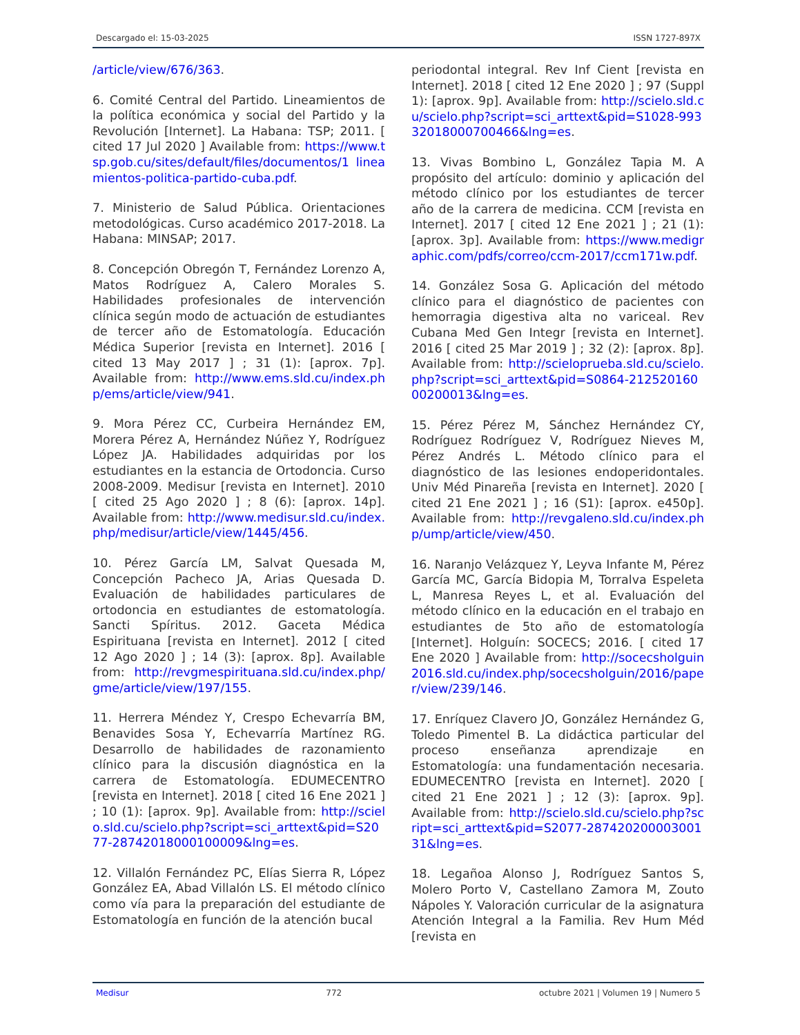Descargado el: 15-03-2025 ISSN 1727-897X
/article/view/676/363.
6. Comité Central del Partido. Lineamientos de la política económica y social del Partido y la Revolución [Internet]. La Habana: TSP; 2011. [ cited 17 Jul 2020 ] Available from: https://www.tsp.gob.cu/sites/default/files/documentos/1 lineamientos-politica-partido-cuba.pdf.
7. Ministerio de Salud Pública. Orientaciones metodológicas. Curso académico 2017-2018. La Habana: MINSAP; 2017.
8. Concepción Obregón T, Fernández Lorenzo A, Matos Rodríguez A, Calero Morales S. Habilidades profesionales de intervención clínica según modo de actuación de estudiantes de tercer año de Estomatología. Educación Médica Superior [revista en Internet]. 2016 [ cited 13 May 2017 ] ; 31 (1): [aprox. 7p]. Available from: http://www.ems.sld.cu/index.php/ems/article/view/941.
9. Mora Pérez CC, Curbeira Hernández EM, Morera Pérez A, Hernández Núñez Y, Rodríguez López JA. Habilidades adquiridas por los estudiantes en la estancia de Ortodoncia. Curso 2008-2009. Medisur [revista en Internet]. 2010 [ cited 25 Ago 2020 ] ; 8 (6): [aprox. 14p]. Available from: http://www.medisur.sld.cu/index.php/medisur/article/view/1445/456.
10. Pérez García LM, Salvat Quesada M, Concepción Pacheco JA, Arias Quesada D. Evaluación de habilidades particulares de ortodoncia en estudiantes de estomatología. Sancti Spíritus. 2012. Gaceta Médica Espirituana [revista en Internet]. 2012 [ cited 12 Ago 2020 ] ; 14 (3): [aprox. 8p]. Available from: http://revgmespirituana.sld.cu/index.php/gme/article/view/197/155.
11. Herrera Méndez Y, Crespo Echevarría BM, Benavides Sosa Y, Echevarría Martínez RG. Desarrollo de habilidades de razonamiento clínico para la discusión diagnóstica en la carrera de Estomatología. EDUMECENTRO [revista en Internet]. 2018 [ cited 16 Ene 2021 ] ; 10 (1): [aprox. 9p]. Available from: http://scielo.sld.cu/scielo.php?script=sci_arttext&pid=S2077-28742018000100009&lng=es.
12. Villalón Fernández PC, Elías Sierra R, López González EA, Abad Villalón LS. El método clínico como vía para la preparación del estudiante de Estomatología en función de la atención bucal
periodontal integral. Rev Inf Cient [revista en Internet]. 2018 [ cited 12 Ene 2020 ] ; 97 (Suppl 1): [aprox. 9p]. Available from: http://scielo.sld.cu/scielo.php?script=sci_arttext&pid=S1028-99332018000700466&lng=es.
13. Vivas Bombino L, González Tapia M. A propósito del artículo: dominio y aplicación del método clínico por los estudiantes de tercer año de la carrera de medicina. CCM [revista en Internet]. 2017 [ cited 12 Ene 2021 ] ; 21 (1): [aprox. 3p]. Available from: https://www.medigraphic.com/pdfs/correo/ccm-2017/ccm171w.pdf.
14. González Sosa G. Aplicación del método clínico para el diagnóstico de pacientes con hemorragia digestiva alta no variceal. Rev Cubana Med Gen Integr [revista en Internet]. 2016 [ cited 25 Mar 2019 ] ; 32 (2): [aprox. 8p]. Available from: http://scieloprueba.sld.cu/scielo.php?script=sci_arttext&pid=S0864-21252016000200013&lng=es.
15. Pérez Pérez M, Sánchez Hernández CY, Rodríguez Rodríguez V, Rodríguez Nieves M, Pérez Andrés L. Método clínico para el diagnóstico de las lesiones endoperidontales. Univ Méd Pinareña [revista en Internet]. 2020 [ cited 21 Ene 2021 ] ; 16 (S1): [aprox. e450p]. Available from: http://revgaleno.sld.cu/index.php/ump/article/view/450.
16. Naranjo Velázquez Y, Leyva Infante M, Pérez García MC, García Bidopia M, Torralva Espeleta L, Manresa Reyes L, et al. Evaluación del método clínico en la educación en el trabajo en estudiantes de 5to año de estomatología [Internet]. Holguín: SOCECS; 2016. [ cited 17 Ene 2020 ] Available from: http://socecsholguin2016.sld.cu/index.php/socecsholguin/2016/paper/view/239/146.
17. Enríquez Clavero JO, González Hernández G, Toledo Pimentel B. La didáctica particular del proceso enseñanza aprendizaje en Estomatología: una fundamentación necesaria. EDUMECENTRO [revista en Internet]. 2020 [ cited 21 Ene 2021 ] ; 12 (3): [aprox. 9p]. Available from: http://scielo.sld.cu/scielo.php?script=sci_arttext&pid=S2077-28742020000300131&lng=es.
18. Legañoa Alonso J, Rodríguez Santos S, Molero Porto V, Castellano Zamora M, Zouto Nápoles Y. Valoración curricular de la asignatura Atención Integral a la Familia. Rev Hum Méd [revista en
Medisur 772 octubre 2021 | Volumen 19 | Numero 5